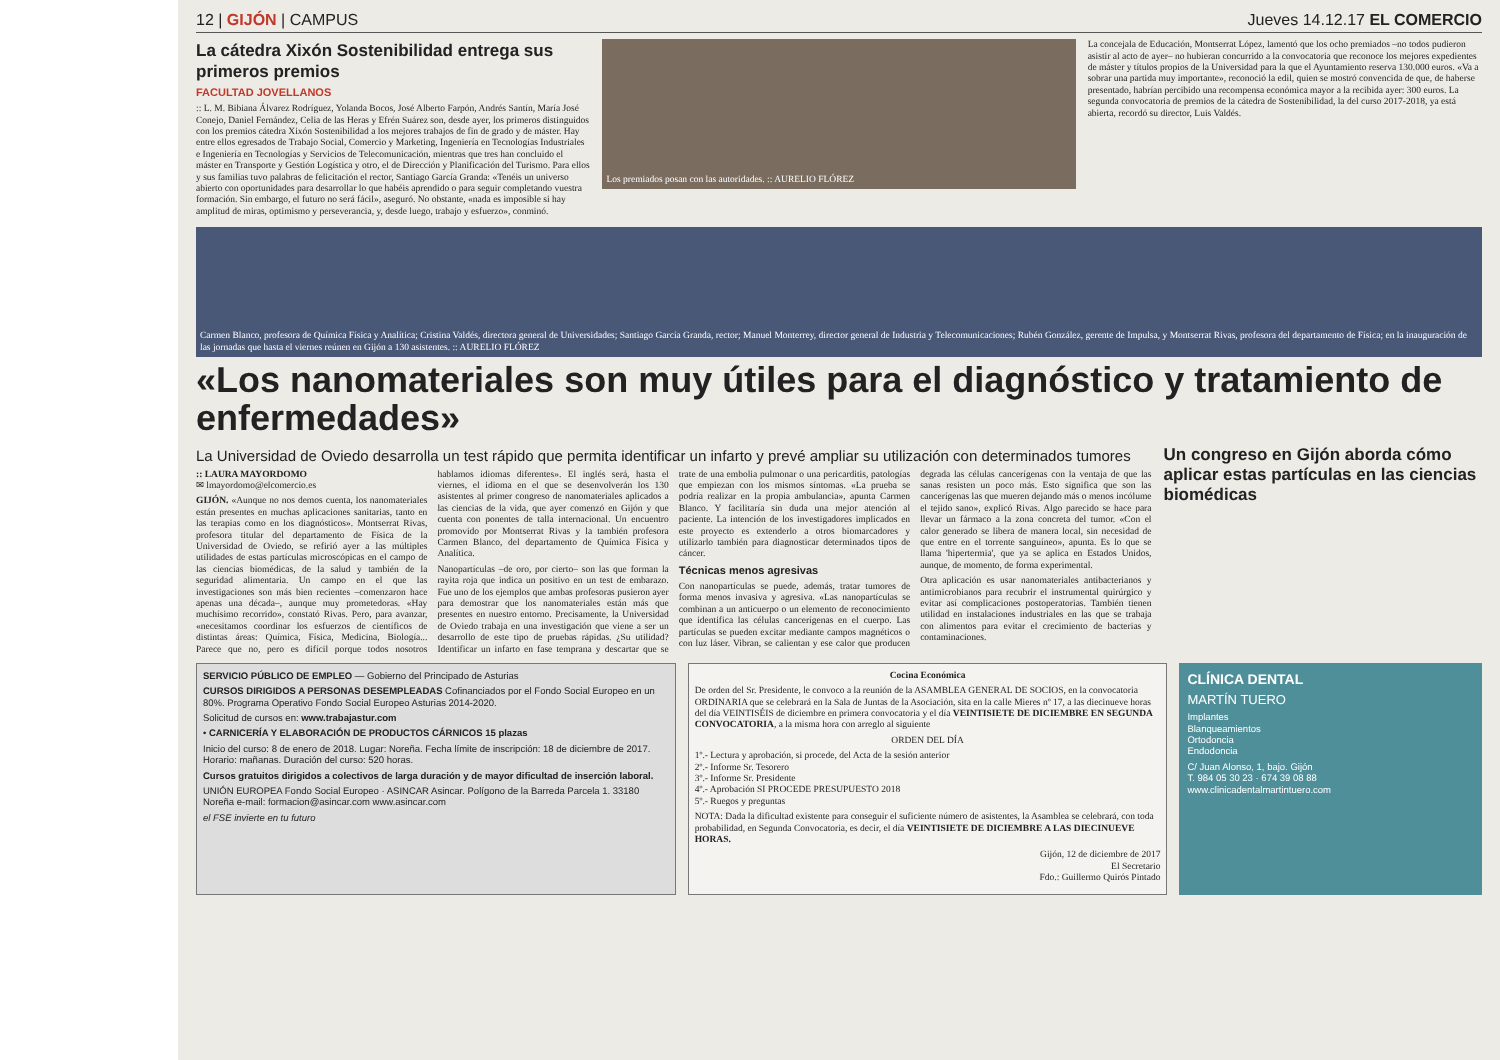12 | GIJÓN | CAMPUS Jueves 14.12.17 EL COMERCIO
La cátedra Xixón Sostenibilidad entrega sus primeros premios
FACULTAD JOVELLANOS
:: L. M. Bibiana Álvarez Rodríguez, Yolanda Bocos, José Alberto Farpón, Andrés Santín, María José Conejo, Daniel Fernández, Celia de las Heras y Efrén Suárez son, desde ayer, los primeros distinguidos con los premios cátedra Xixón Sostenibilidad a los mejores trabajos de fin de grado y de máster. Hay entre ellos egresados de Trabajo Social, Comercio y Marketing, Ingeniería en Tecnologías Industriales e Ingeniería en Tecnologías y Servicios de Telecomunicación, mientras que tres han concluido el máster en Transporte y Gestión Logística y otro, el de Dirección y Planificación del Turismo. Para ellos y sus familias tuvo palabras de felicitación el rector, Santiago García Granda: «Tenéis un universo abierto con oportunidades para desarrollar lo que habéis aprendido o para seguir completando vuestra formación. Sin embargo, el futuro no será fácil», aseguró. No obstante, «nada es imposible si hay amplitud de miras, optimismo y perseverancia, y, desde luego, trabajo y esfuerzo», conminó.
Los premiados posan con las autoridades. :: AURELIO FLÓREZ
La concejala de Educación, Montserrat López, lamentó que los ocho premiados –no todos pudieron asistir al acto de ayer– no hubieran concurrido a la convocatoria que reconoce los mejores expedientes de máster y títulos propios de la Universidad para la que el Ayuntamiento reserva 130.000 euros. «Va a sobrar una partida muy importante», reconoció la edil, quien se mostró convencida de que, de haberse presentado, habrían percibido una recompensa económica mayor a la recibida ayer: 300 euros. La segunda convocatoria de premios de la cátedra de Sostenibilidad, la del curso 2017-2018, ya está abierta, recordó su director, Luis Valdés.
Carmen Blanco, profesora de Química Física y Analítica; Cristina Valdés, directora general de Universidades; Santiago García Granda, rector; Manuel Monterrey, director general de Industria y Telecomunicaciones; Rubén González, gerente de Impulsa, y Montserrat Rivas, profesora del departamento de Física; en la inauguración de las jornadas que hasta el viernes reúnen en Gijón a 130 asistentes. :: AURELIO FLÓREZ
«Los nanomateriales son muy útiles para el diagnóstico y tratamiento de enfermedades»
La Universidad de Oviedo desarrolla un test rápido que permita identificar un infarto y prevé ampliar su utilización con determinados tumores
:: LAURA MAYORDOMO
✉ lmayordomo@elcomercio.es
GIJÓN. «Aunque no nos demos cuenta, los nanomateriales están presentes en muchas aplicaciones sanitarias, tanto en las terapias como en los diagnósticos». Montserrat Rivas, profesora titular del departamento de Física de la Universidad de Oviedo, se refirió ayer a las múltiples utilidades de estas partículas microscópicas en el campo de las ciencias biomédicas, de la salud y también de la seguridad alimentaria. Un campo en el que las investigaciones son más bien recientes –comenzaron hace apenas una década–, aunque muy prometedoras. «Hay muchísimo recorrido», constató Rivas. Pero, para avanzar, «necesitamos coordinar los esfuerzos de científicos de distintas áreas: Química, Física, Medicina, Biología... Parece que no, pero es difícil porque todos nosotros hablamos idiomas diferentes». El inglés será, hasta el viernes, el idioma en el que se desenvolverán los 130 asistentes al primer congreso de nanomateriales aplicados a las ciencias de la vida, que ayer comenzó en Gijón y que cuenta con ponentes de talla internacional. Un encuentro promovido por Montserrat Rivas y la también profesora Carmen Blanco, del departamento de Química Física y Analítica.
Nanopartículas –de oro, por cierto– son las que forman la rayita roja que indica un positivo en un test de embarazo. Fue uno de los ejemplos que ambas profesoras pusieron ayer para demostrar que los nanomateriales están más que presentes en nuestro entorno. Precisamente, la Universidad de Oviedo trabaja en una investigación que viene a ser un desarrollo de este tipo de pruebas rápidas. ¿Su utilidad? Identificar un infarto en fase temprana y descartar que se trate de una embolia pulmonar o una pericarditis, patologías que empiezan con los mismos síntomas. «La prueba se podría realizar en la propia ambulancia», apunta Carmen Blanco. Y facilitaría sin duda una mejor atención al paciente. La intención de los investigadores implicados en este proyecto es extenderlo a otros biomarcadores y utilizarlo también para diagnosticar determinados tipos de cáncer.
Técnicas menos agresivas
Con nanopartículas se puede, además, tratar tumores de forma menos invasiva y agresiva. «Las nanopartículas se combinan a un anticuerpo o un elemento de reconocimiento que identifica las células cancerígenas en el cuerpo. Las partículas se pueden excitar mediante campos magnéticos o con luz láser. Vibran, se calientan y ese calor que producen degrada las células cancerígenas con la ventaja de que las sanas resisten un poco más. Esto significa que son las cancerígenas las que mueren dejando más o menos incólume el tejido sano», explicó Rivas. Algo parecido se hace para llevar un fármaco a la zona concreta del tumor. «Con el calor generado se libera de manera local, sin necesidad de que entre en el torrente sanguíneo», apunta. Es lo que se llama 'hipertermia', que ya se aplica en Estados Unidos, aunque, de momento, de forma experimental.
Otra aplicación es usar nanomateriales antibacterianos y antimicrobianos para recubrir el instrumental quirúrgico y evitar así complicaciones postoperatorias. También tienen utilidad en instalaciones industriales en las que se trabaja con alimentos para evitar el crecimiento de bacterias y contaminaciones.
Un congreso en Gijón aborda cómo aplicar estas partículas en las ciencias biomédicas
SERVICIO PÚBLICO DE EMPLEO — Gobierno del Principado de Asturias
CURSOS DIRIGIDOS A PERSONAS DESEMPLEADAS Cofinanciados por el Fondo Social Europeo en un 80%. Programa Operativo Fondo Social Europeo Asturias 2014-2020.
Solicitud de cursos en: www.trabajastur.com
• CARNICERÍA Y ELABORACIÓN DE PRODUCTOS CÁRNICOS 15 plazas
Inicio del curso: 8 de enero de 2018. Lugar: Noreña. Fecha límite de inscripción: 18 de diciembre de 2017. Horario: mañanas. Duración del curso: 520 horas.
Cursos gratuitos dirigidos a colectivos de larga duración y de mayor dificultad de inserción laboral.
UNIÓN EUROPEA Fondo Social Europeo · ASINCAR Asincar. Polígono de la Barreda Parcela 1. 33180 Noreña e-mail: formacion@asincar.com www.asincar.com
el FSE invierte en tu futuro
Cocina Económica
De orden del Sr. Presidente, le convoco a la reunión de la ASAMBLEA GENERAL DE SOCIOS, en la convocatoria ORDINARIA que se celebrará en la Sala de Juntas de la Asociación, sita en la calle Mieres nº 17, a las diecinueve horas del día VEINTISÉIS de diciembre en primera convocatoria y el día VEINTISIETE DE DICIEMBRE EN SEGUNDA CONVOCATORIA, a la misma hora con arreglo al siguiente
ORDEN DEL DÍA
1º.- Lectura y aprobación, si procede, del Acta de la sesión anterior
2º.- Informe Sr. Tesorero
3º.- Informe Sr. Presidente
4º.- Aprobación SI PROCEDE PRESUPUESTO 2018
5º.- Ruegos y preguntas
NOTA: Dada la dificultad existente para conseguir el suficiente número de asistentes, la Asamblea se celebrará, con toda probabilidad, en Segunda Convocatoria, es decir, el día VEINTISIETE DE DICIEMBRE A LAS DIECINUEVE HORAS.
Gijón, 12 de diciembre de 2017
El Secretario
Fdo.: Guillermo Quirós Pintado
CLÍNICA DENTAL
MARTÍN TUERO
Implantes
Blanqueamientos
Ortodoncia
Endodoncia
C/ Juan Alonso, 1, bajo. Gijón
T. 984 05 30 23 · 674 39 08 88
www.clinicadentalmartintuero.com